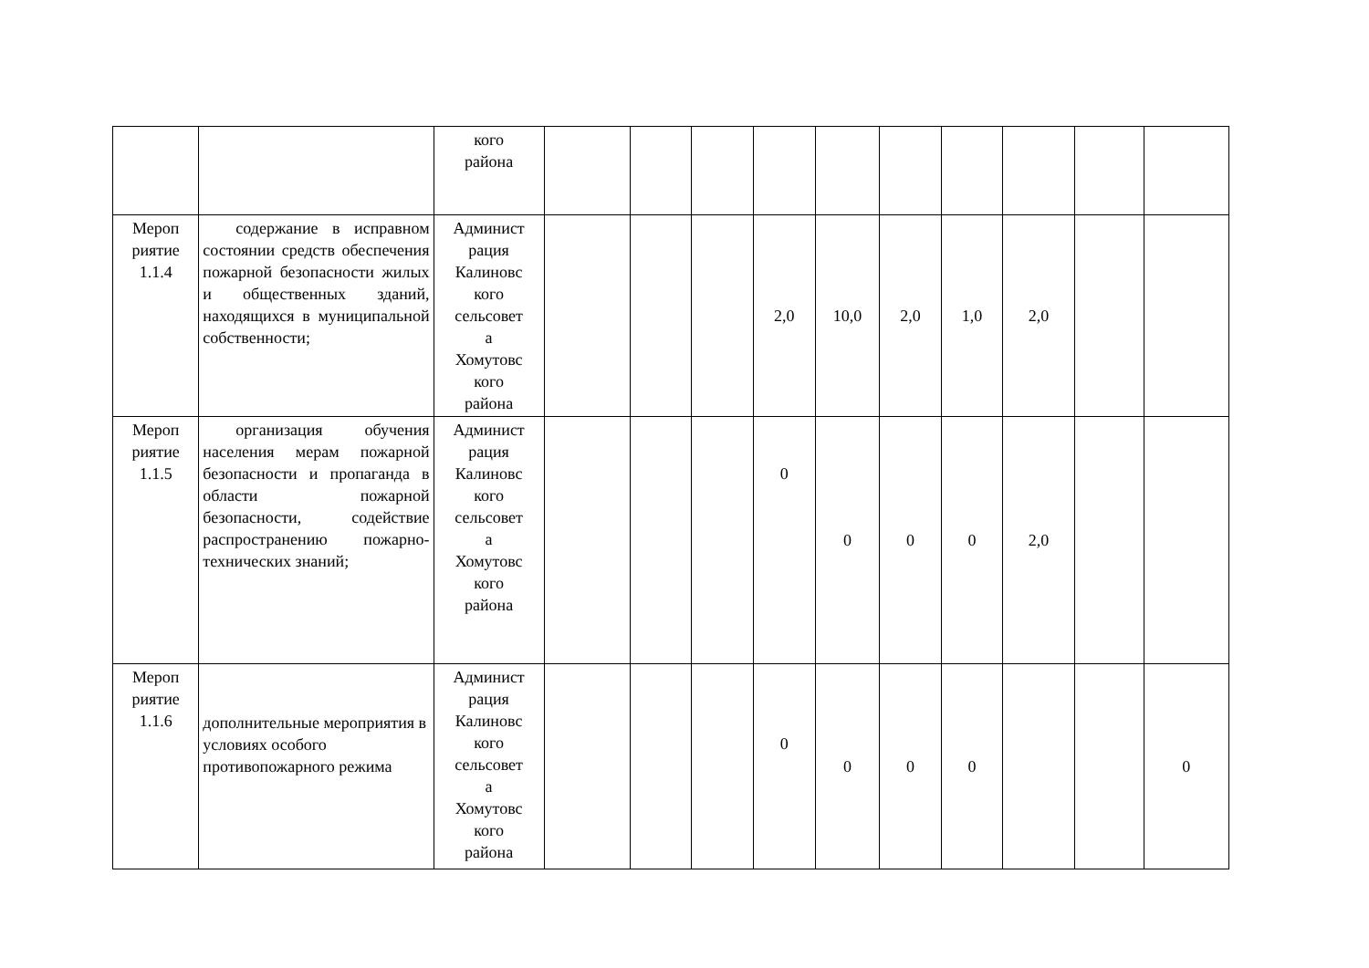| | | кого района | | | | | | | | | | |
| Мероп риятие 1.1.4 | содержание в исправном состоянии средств обеспечения пожарной безопасности жилых и общественных зданий, находящихся в муниципальной собственности; | Админист рация Калиновс кого сельсовет а Хомутовс кого района | | | | 2,0 | 10,0 | 2,0 | 1,0 | 2,0 | | |
| Мероп риятие 1.1.5 | организация обучения населения мерам пожарной безопасности и пропаганда в области пожарной безопасности, содействие распространению пожарно-технических знаний; | Админист рация Калиновс кого сельсовет а Хомутовс кого района | | | | 0 | 0 | 0 | 0 | 2,0 | | |
| Мероп риятие 1.1.6 | дополнительные мероприятия в условиях особого противопожарного режима | Админист рация Калиновс кого сельсовет а Хомутовс кого района | | | | 0 | 0 | 0 | 0 | | | 0 |